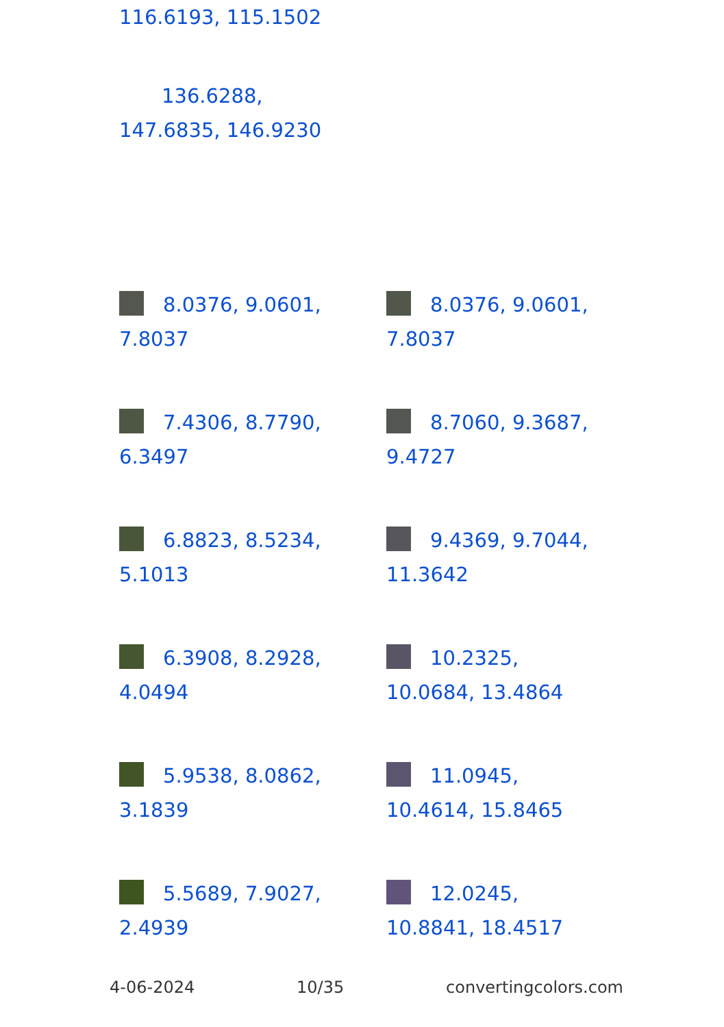116.6193, 115.1502
136.6288, 147.6835, 146.9230
8.0376, 9.0601, 7.8037
8.0376, 9.0601, 7.8037
7.4306, 8.7790, 6.3497
8.7060, 9.3687, 9.4727
6.8823, 8.5234, 5.1013
9.4369, 9.7044, 11.3642
6.3908, 8.2928, 4.0494
10.2325, 10.0684, 13.4864
5.9538, 8.0862, 3.1839
11.0945, 10.4614, 15.8465
5.5689, 7.9027, 2.4939
12.0245, 10.8841, 18.4517
4-06-2024 10/35 convertingcolors.com